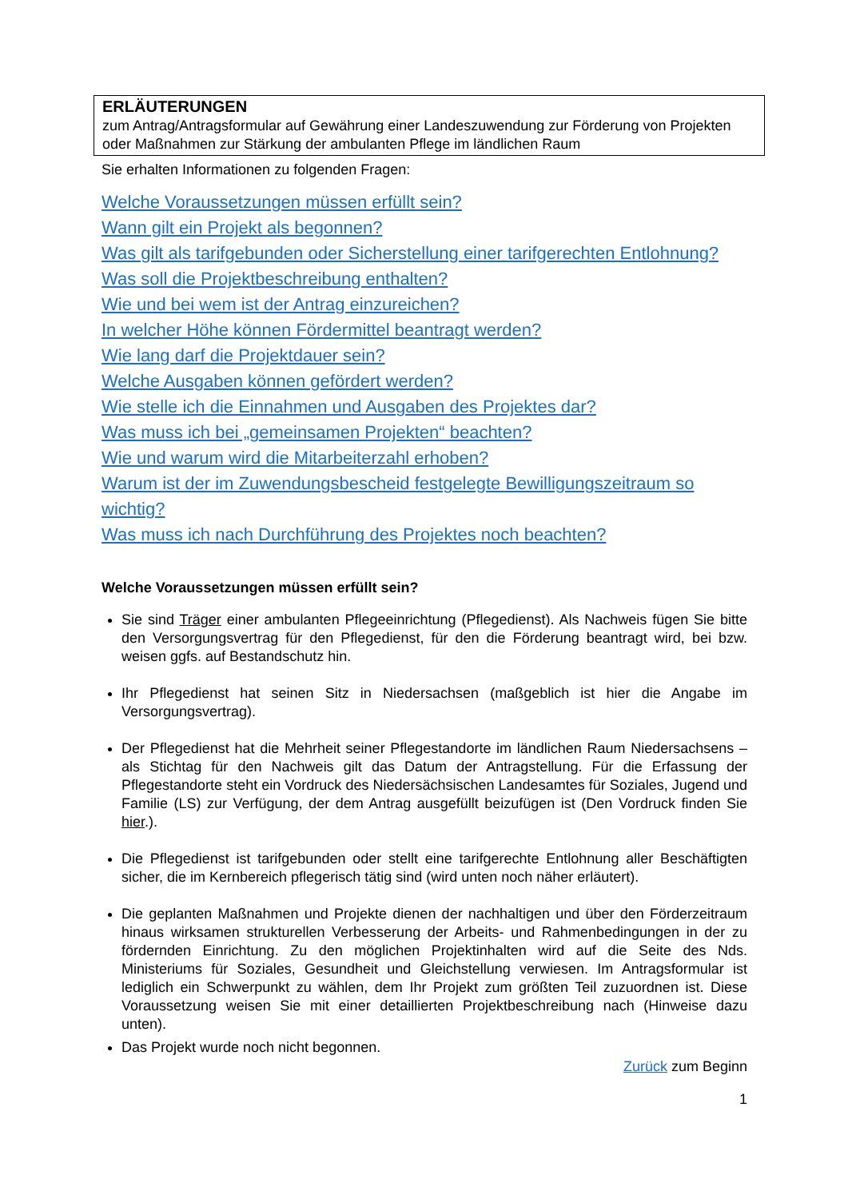ERLÄUTERUNGEN
zum Antrag/Antragsformular auf Gewährung einer Landeszuwendung zur Förderung von Projekten oder Maßnahmen zur Stärkung der ambulanten Pflege im ländlichen Raum
Sie erhalten Informationen zu folgenden Fragen:
Welche Voraussetzungen müssen erfüllt sein?
Wann gilt ein Projekt als begonnen?
Was gilt als tarifgebunden oder Sicherstellung einer tarifgerechten Entlohnung?
Was soll die Projektbeschreibung enthalten?
Wie und bei wem ist der Antrag einzureichen?
In welcher Höhe können Fördermittel beantragt werden?
Wie lang darf die Projektdauer sein?
Welche Ausgaben können gefördert werden?
Wie stelle ich die Einnahmen und Ausgaben des Projektes dar?
Was muss ich bei „gemeinsamen Projekten“ beachten?
Wie und warum wird die Mitarbeiterzahl erhoben?
Warum ist der im Zuwendungsbescheid festgelegte Bewilligungszeitraum so wichtig?
Was muss ich nach Durchführung des Projektes noch beachten?
Welche Voraussetzungen müssen erfüllt sein?
Sie sind Träger einer ambulanten Pflegeeinrichtung (Pflegedienst). Als Nachweis fügen Sie bitte den Versorgungsvertrag für den Pflegedienst, für den die Förderung beantragt wird, bei bzw. weisen ggfs. auf Bestandschutz hin.
Ihr Pflegedienst hat seinen Sitz in Niedersachsen (maßgeblich ist hier die Angabe im Versorgungsvertrag).
Der Pflegedienst hat die Mehrheit seiner Pflegestandorte im ländlichen Raum Niedersachsens – als Stichtag für den Nachweis gilt das Datum der Antragstellung. Für die Erfassung der Pflegestandorte steht ein Vordruck des Niedersächsischen Landesamtes für Soziales, Jugend und Familie (LS) zur Verfügung, der dem Antrag ausgefüllt beizufügen ist (Den Vordruck finden Sie hier.).
Die Pflegedienst ist tarifgebunden oder stellt eine tarifgerechte Entlohnung aller Beschäftigten sicher, die im Kernbereich pflegerisch tätig sind (wird unten noch näher erläutert).
Die geplanten Maßnahmen und Projekte dienen der nachhaltigen und über den Förderzeitraum hinaus wirksamen strukturellen Verbesserung der Arbeits- und Rahmenbedingungen in der zu fördernden Einrichtung. Zu den möglichen Projektinhalten wird auf die Seite des Nds. Ministeriums für Soziales, Gesundheit und Gleichstellung verwiesen. Im Antragsformular ist lediglich ein Schwerpunkt zu wählen, dem Ihr Projekt zum größten Teil zuzuordnen ist. Diese Voraussetzung weisen Sie mit einer detaillierten Projektbeschreibung nach (Hinweise dazu unten).
Das Projekt wurde noch nicht begonnen.
Zurück zum Beginn
1